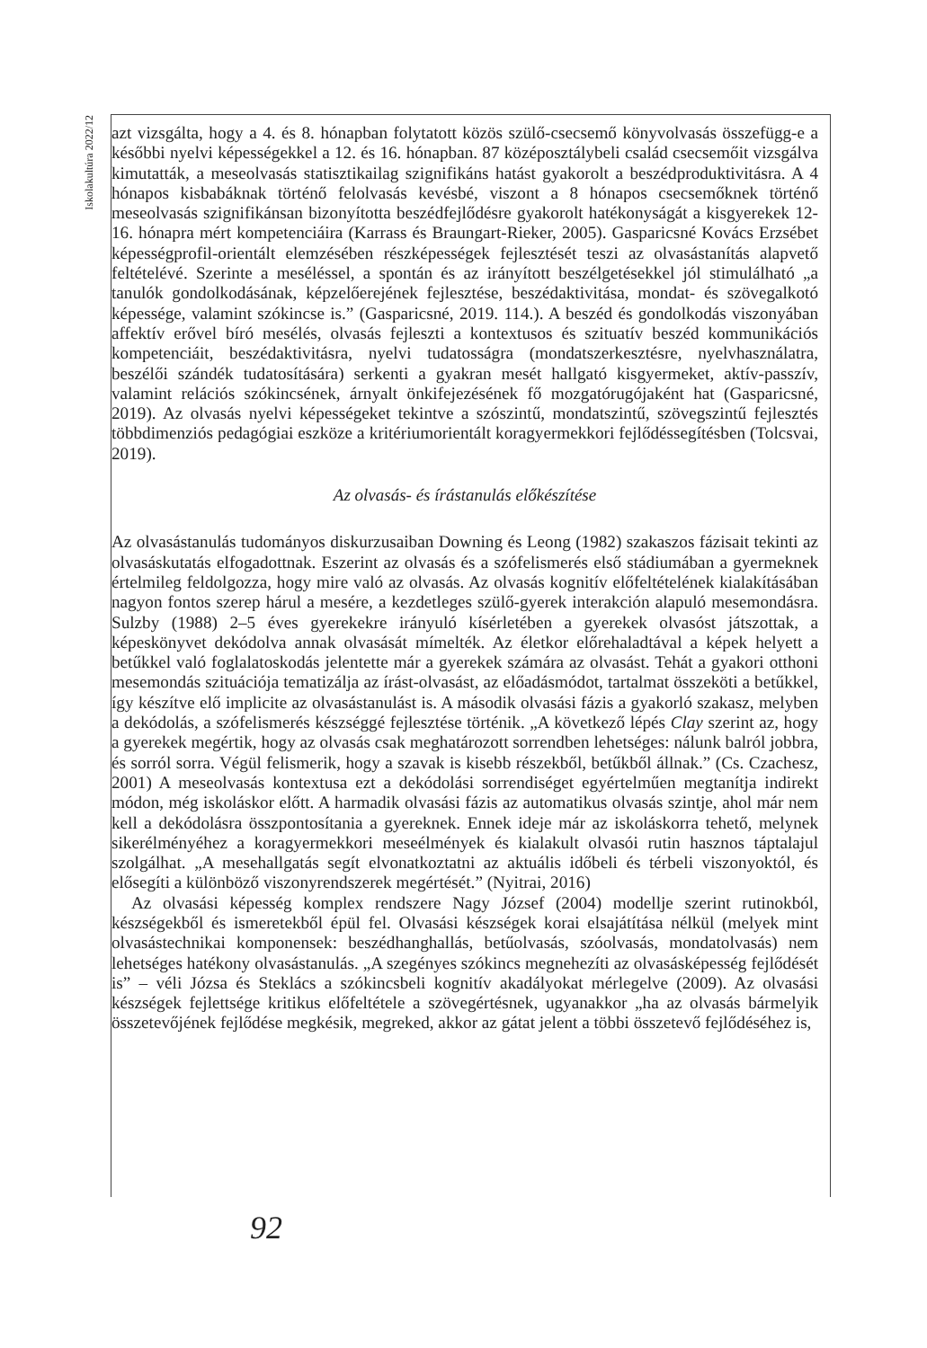Iskolakultúra 2022/12
azt vizsgálta, hogy a 4. és 8. hónapban folytatott közös szülő-csecsemő könyvolvasás összefügg-e a későbbi nyelvi képességekkel a 12. és 16. hónapban. 87 középosztálybeli család csecsemőit vizsgálva kimutatták, a meseolvasás statisztikailag szignifikáns hatást gyakorolt a beszédproduktivitásra. A 4 hónapos kisbabáknak történő felolvasás kevésbé, viszont a 8 hónapos csecsemőknek történő meseolvasás szignifikánsan bizonyította beszédfejlődésre gyakorolt hatékonyságát a kisgyerekek 12-16. hónapra mért kompetenciáira (Karrass és Braungart-Rieker, 2005). Gasparicsné Kovács Erzsébet képességprofil-orientált elemzésében részképességek fejlesztését teszi az olvasástanítás alapvető feltételévé. Szerinte a meséléssel, a spontán és az irányított beszélgetésekkel jól stimulálható „a tanulók gondolkodásának, képzelőerejének fejlesztése, beszédaktivitása, mondat- és szövegalkotó képessége, valamint szókincse is.” (Gasparicsné, 2019. 114.). A beszéd és gondolkodás viszonyában affektív erővel bíró mesélés, olvasás fejleszti a kontextusos és szituatív beszéd kommunikációs kompetenciáit, beszédaktivitásra, nyelvi tudatosságra (mondatszerkesztésre, nyelvhasználatra, beszélői szándék tudatosítására) serkenti a gyakran mesét hallgató kisgyermeket, aktív-passzív, valamint relációs szókincsének, árnyalt önkifejezésének fő mozgatórugójaként hat (Gasparicsné, 2019). Az olvasás nyelvi képességeket tekintve a szószintű, mondatszintű, szövegszintű fejlesztés többdimenziós pedagógiai eszköze a kritériumorientált koragyermekkori fejlődéssegítésben (Tolcsvai, 2019).
Az olvasás- és írástanulás előkészítése
Az olvasástanulás tudományos diskurzusaiban Downing és Leong (1982) szakaszos fázisait tekinti az olvasáskutatás elfogadottnak. Eszerint az olvasás és a szófelismerés első stádiumában a gyermeknek értelmileg feldolgozza, hogy mire való az olvasás. Az olvasás kognitív előfeltételének kialakításában nagyon fontos szerep hárul a mesére, a kezdetleges szülő-gyerek interakción alapuló mesemondásra. Sulzby (1988) 2–5 éves gyerekekre irányuló kísérletében a gyerekek olvasóst játszottak, a képeskönyvet dekódolva annak olvasását mímelték. Az életkor előrehaladtával a képek helyett a betűkkel való foglalatoskodás jelentette már a gyerekek számára az olvasást. Tehát a gyakori otthoni mesemondás szituációja tematizálja az írást-olvasást, az előadásmódot, tartalmat összeköti a betűkkel, így készítve elő implicite az olvasástanulást is. A második olvasási fázis a gyakorló szakasz, melyben a dekódolás, a szófelismerés készséggé fejlesztése történik. „A következő lépés Clay szerint az, hogy a gyerekek megértik, hogy az olvasás csak meghatározott sorrendben lehetséges: nálunk balról jobbra, és sorról sorra. Végül felismerik, hogy a szavak is kisebb részekből, betűkből állnak.” (Cs. Czachesz, 2001) A meseolvasás kontextusa ezt a dekódolási sorrendiséget egyértelműen megtanítja indirekt módon, még iskoláskor előtt. A harmadik olvasási fázis az automatikus olvasás szintje, ahol már nem kell a dekódolásra összpontosítania a gyereknek. Ennek ideje már az iskoláskorra tehető, melynek sikerélményéhez a koragyermekkori meseélmények és kialakult olvasói rutin hasznos táptalajul szolgálhat. „A mesehallgatás segít elvonatkoztatni az aktuális időbeli és térbeli viszonyoktól, és elősegíti a különböző viszonyrendszerek megértését.” (Nyitrai, 2016)
Az olvasási képesség komplex rendszere Nagy József (2004) modellje szerint rutinokból, készségekből és ismeretekből épül fel. Olvasási készségek korai elsajátítása nélkül (melyek mint olvasástechnikai komponensek: beszédhanghallás, betűolvasás, szóolvasás, mondatolvasás) nem lehetséges hatékony olvasástanulás. „A szegényes szókincs megnehezíti az olvasásképesség fejlődését is” – véli Józsa és Steklács a szókincsbeli kognitív akadályokat mérlegelve (2009). Az olvasási készségek fejlettsége kritikus előfeltétele a szövegértésnek, ugyanakkor „ha az olvasás bármelyik összetevőjének fejlődése megkésik, megreked, akkor az gátat jelent a többi összetevő fejlődéséhez is,
92